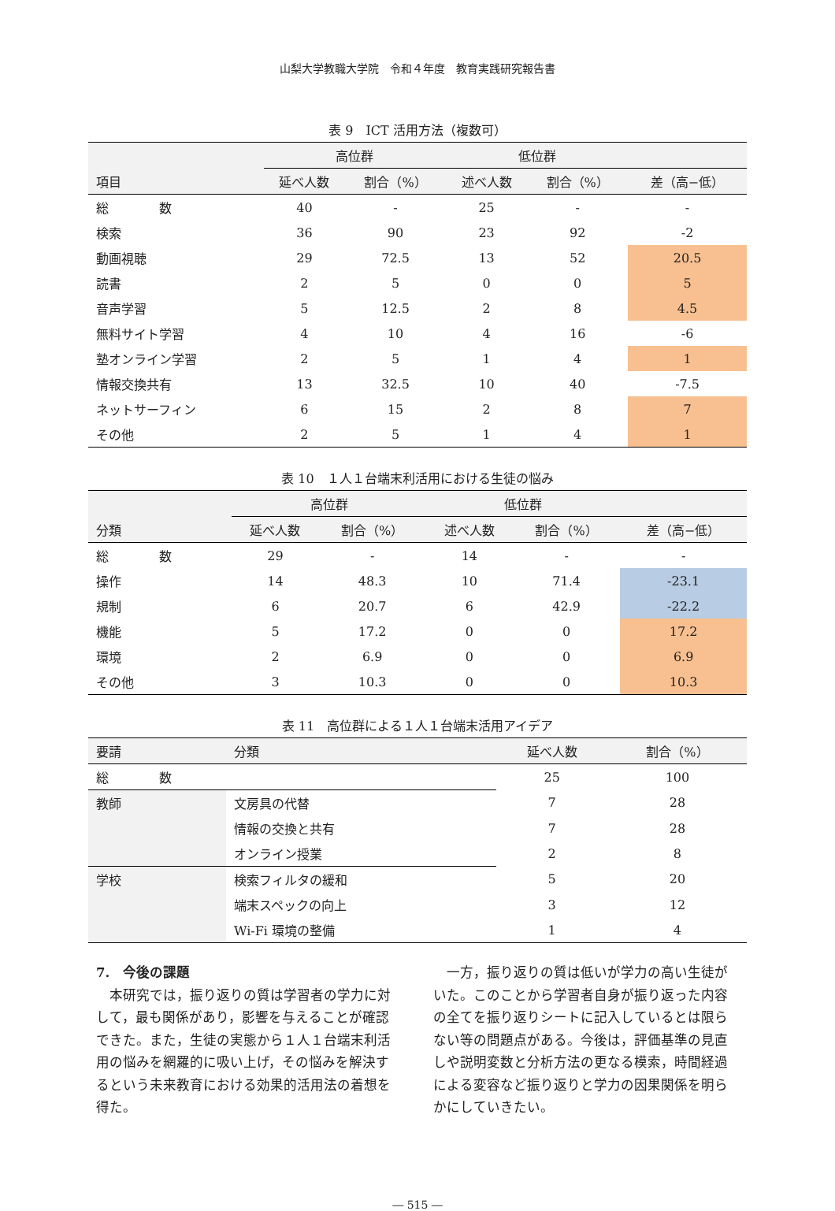山梨大学教職大学院　令和４年度　教育実践研究報告書
表 9　ICT 活用方法（複数可）
| | 高位群 | | 低位群 | | |
| --- | --- | --- | --- | --- | --- |
| 項目 | 延べ人数 | 割合（%） | 述べ人数 | 割合（%） | 差（高−低） |
| 総 数 | 40 | - | 25 | - | - |
| 検索 | 36 | 90 | 23 | 92 | -2 |
| 動画視聴 | 29 | 72.5 | 13 | 52 | 20.5 |
| 読書 | 2 | 5 | 0 | 0 | 5 |
| 音声学習 | 5 | 12.5 | 2 | 8 | 4.5 |
| 無料サイト学習 | 4 | 10 | 4 | 16 | -6 |
| 塾オンライン学習 | 2 | 5 | 1 | 4 | 1 |
| 情報交換共有 | 13 | 32.5 | 10 | 40 | -7.5 |
| ネットサーフィン | 6 | 15 | 2 | 8 | 7 |
| その他 | 2 | 5 | 1 | 4 | 1 |
表 10　１人１台端末利活用における生徒の悩み
| | 高位群 | | 低位群 | | |
| --- | --- | --- | --- | --- | --- |
| 分類 | 延べ人数 | 割合（%） | 述べ人数 | 割合（%） | 差（高−低） |
| 総 数 | 29 | - | 14 | - | - |
| 操作 | 14 | 48.3 | 10 | 71.4 | -23.1 |
| 規制 | 6 | 20.7 | 6 | 42.9 | -22.2 |
| 機能 | 5 | 17.2 | 0 | 0 | 17.2 |
| 環境 | 2 | 6.9 | 0 | 0 | 6.9 |
| その他 | 3 | 10.3 | 0 | 0 | 10.3 |
表 11　高位群による１人１台端末活用アイデア
| 要請 | 分類 | 延べ人数 | 割合（%） |
| --- | --- | --- | --- |
| 総 数 | | 25 | 100 |
| 教師 | 文房具の代替 | 7 | 28 |
| | 情報の交換と共有 | 7 | 28 |
| | オンライン授業 | 2 | 8 |
| 学校 | 検索フィルタの緩和 | 5 | 20 |
| | 端末スペックの向上 | 3 | 12 |
| | Wi-Fi 環境の整備 | 1 | 4 |
7.　今後の課題
　本研究では，振り返りの質は学習者の学力に対して，最も関係があり，影響を与えることが確認できた。また，生徒の実態から１人１台端末利活用の悩みを網羅的に吸い上げ，その悩みを解決するという未来教育における効果的活用法の着想を得た。
　一方，振り返りの質は低いが学力の高い生徒がいた。このことから学習者自身が振り返った内容の全てを振り返りシートに記入しているとは限らない等の問題点がある。今後は，評価基準の見直しや説明変数と分析方法の更なる模索，時間経過による変容など振り返りと学力の因果関係を明らかにしていきたい。
― 515 ―